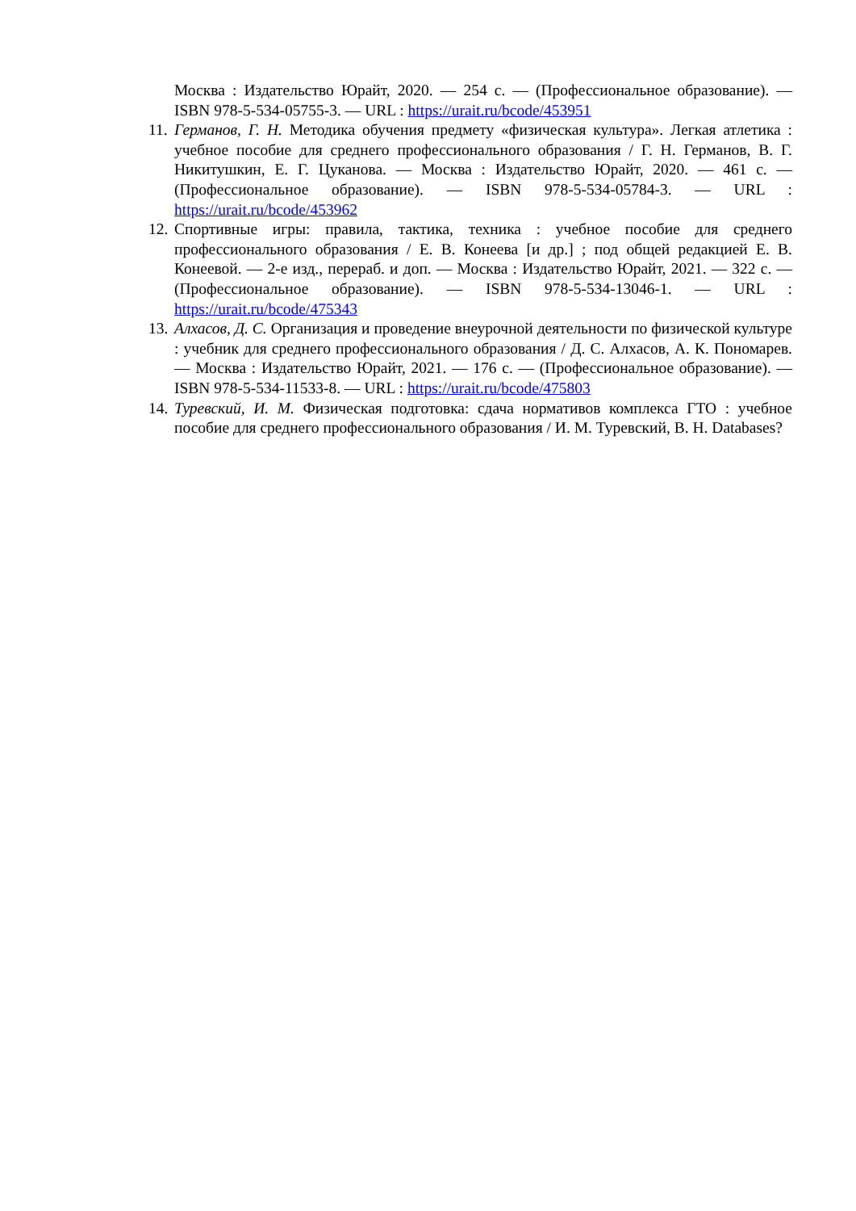Москва : Издательство Юрайт, 2020. — 254 с. — (Профессиональное образование). — ISBN 978-5-534-05755-3. — URL : https://urait.ru/bcode/453951
11. Германов, Г. Н. Методика обучения предмету «физическая культура». Легкая атлетика : учебное пособие для среднего профессионального образования / Г. Н. Германов, В. Г. Никитушкин, Е. Г. Цуканова. — Москва : Издательство Юрайт, 2020. — 461 с. — (Профессиональное образование). — ISBN 978-5-534-05784-3. — URL : https://urait.ru/bcode/453962
12. Спортивные игры: правила, тактика, техника : учебное пособие для среднего профессионального образования / Е. В. Конеева [и др.] ; под общей редакцией Е. В. Конеевой. — 2-е изд., перераб. и доп. — Москва : Издательство Юрайт, 2021. — 322 с. — (Профессиональное образование). — ISBN 978-5-534-13046-1. — URL : https://urait.ru/bcode/475343
13. Алхасов, Д. С. Организация и проведение внеурочной деятельности по физической культуре : учебник для среднего профессионального образования / Д. С. Алхасов, А. К. Пономарев. — Москва : Издательство Юрайт, 2021. — 176 с. — (Профессиональное образование). — ISBN 978-5-534-11533-8. — URL : https://urait.ru/bcode/475803
14. Туревский, И. М. Физическая подготовка: сдача нормативов комплекса ГТО : учебное пособие для среднего профессионального образования / И. М. Туревский, В. Н. Databases?